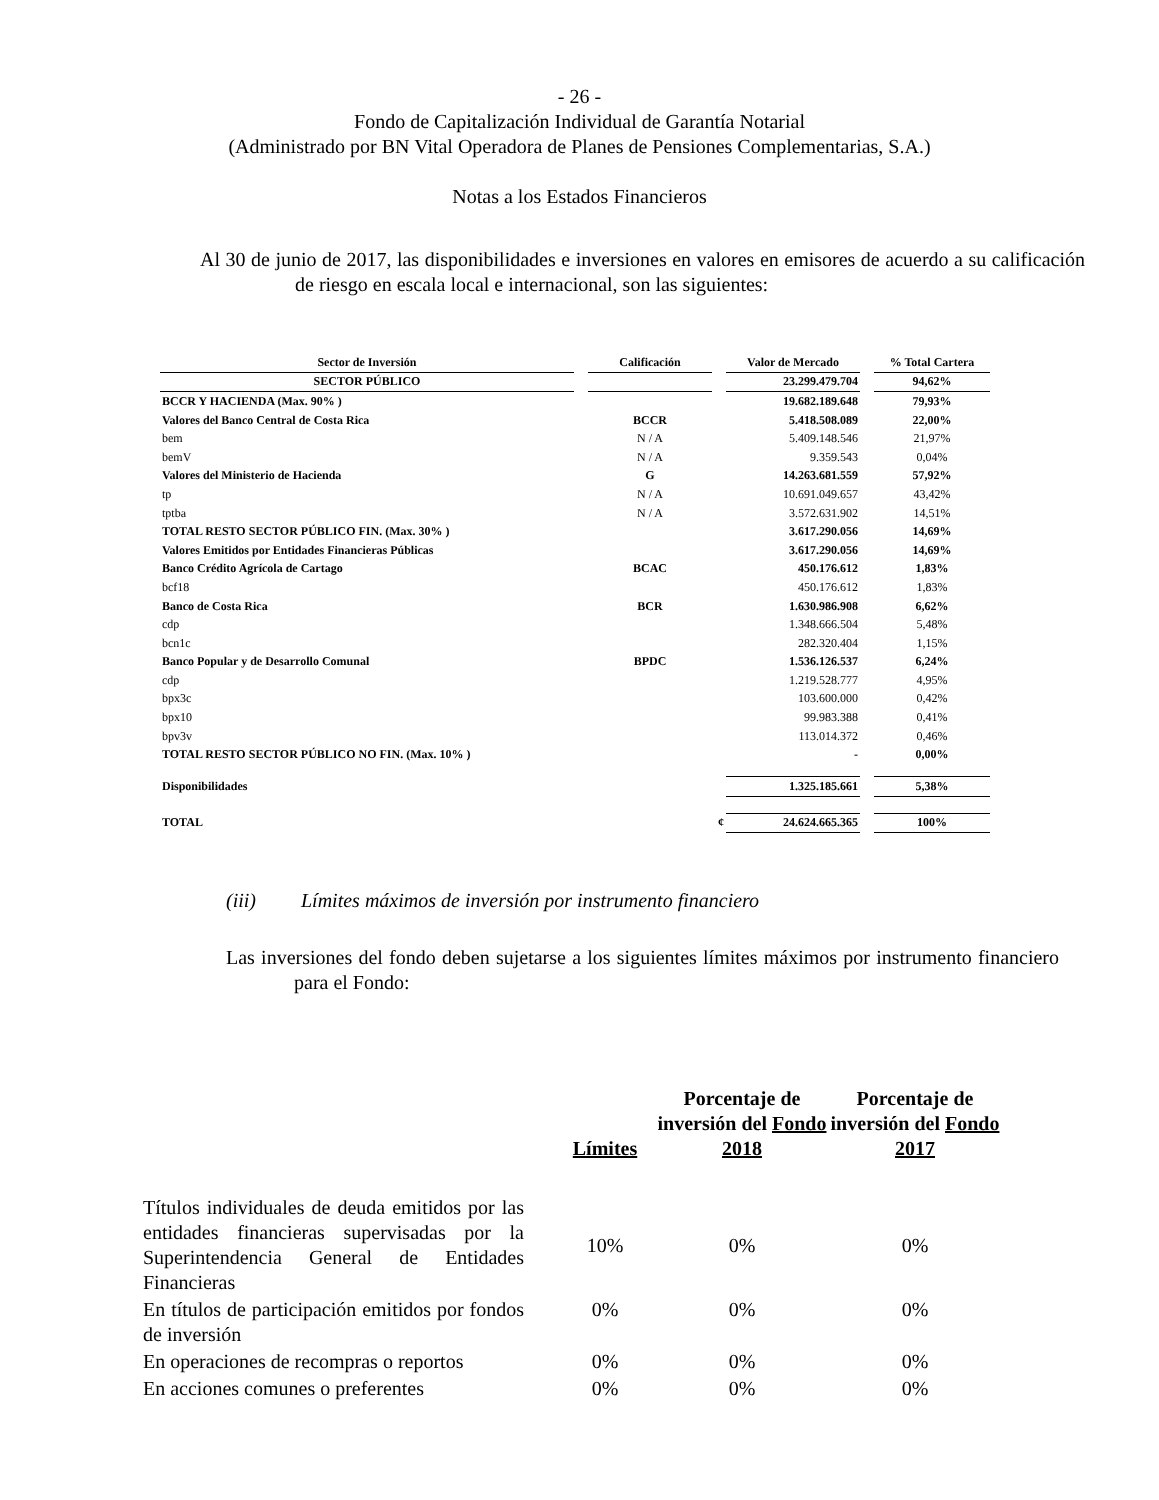- 26 -
Fondo de Capitalización Individual de Garantía Notarial
(Administrado por BN Vital Operadora de Planes de Pensiones Complementarias, S.A.)
Notas a los Estados Financieros
Al 30 de junio de 2017, las disponibilidades e inversiones en valores en emisores de acuerdo a su calificación de riesgo en escala local e internacional, son las siguientes:
| Sector de Inversión | | Calificación | | Valor de Mercado | | % Total Cartera |
| SECTOR PÚBLICO | | | | 23.299.479.704 | | 94,62% |
| BCCR Y HACIENDA (Max. 90% ) | | | | 19.682.189.648 | | 79,93% |
| Valores del Banco Central de Costa Rica | | BCCR | | 5.418.508.089 | | 22,00% |
| bem | | N / A | | 5.409.148.546 | | 21,97% |
| bemV | | N / A | | 9.359.543 | | 0,04% |
| Valores del Ministerio de Hacienda | | G | | 14.263.681.559 | | 57,92% |
| tp | | N / A | | 10.691.049.657 | | 43,42% |
| tptba | | N / A | | 3.572.631.902 | | 14,51% |
| TOTAL RESTO SECTOR PÚBLICO FIN. (Max. 30% ) | | | | 3.617.290.056 | | 14,69% |
| Valores Emitidos por Entidades Financieras Públicas | | | | 3.617.290.056 | | 14,69% |
| Banco Crédito Agrícola de Cartago | | BCAC | | 450.176.612 | | 1,83% |
| bcf18 | | | | 450.176.612 | | 1,83% |
| Banco de Costa Rica | | BCR | | 1.630.986.908 | | 6,62% |
| cdp | | | | 1.348.666.504 | | 5,48% |
| bcn1c | | | | 282.320.404 | | 1,15% |
| Banco Popular y de Desarrollo Comunal | | BPDC | | 1.536.126.537 | | 6,24% |
| cdp | | | | 1.219.528.777 | | 4,95% |
| bpx3c | | | | 103.600.000 | | 0,42% |
| bpx10 | | | | 99.983.388 | | 0,41% |
| bpv3v | | | | 113.014.372 | | 0,46% |
| TOTAL RESTO SECTOR PÚBLICO NO FIN. (Max. 10% ) | | | | - | | 0,00% |
| Disponibilidades | | | | 1.325.185.661 | | 5,38% |
| TOTAL | | | ¢ | 24.624.665.365 | | 100% |
(iii) Límites máximos de inversión por instrumento financiero
Las inversiones del fondo deben sujetarse a los siguientes límites máximos por instrumento financiero para el Fondo:
| | Límites | Porcentaje de inversión del Fondo 2018 | Porcentaje de inversión del Fondo 2017 |
| --- | --- | --- | --- |
| Títulos individuales de deuda emitidos por las entidades financieras supervisadas por la Superintendencia General de Entidades Financieras | 10% | 0% | 0% |
| En títulos de participación emitidos por fondos de inversión | 0% | 0% | 0% |
| En operaciones de recompras o reportos | 0% | 0% | 0% |
| En acciones comunes o preferentes | 0% | 0% | 0% |